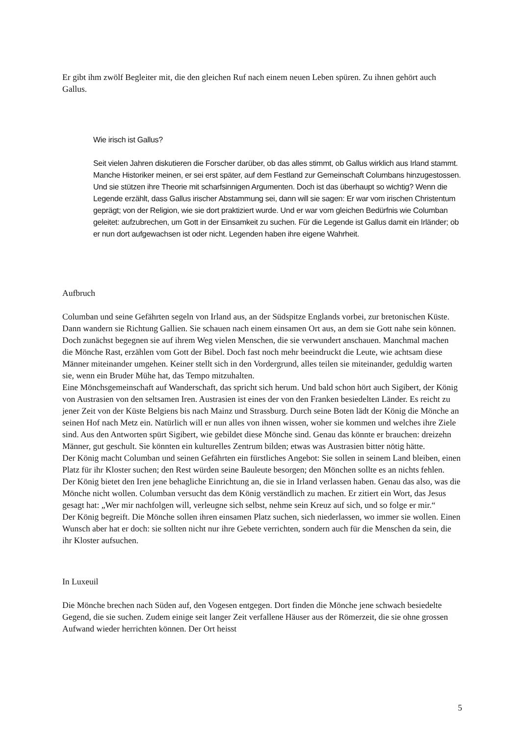Er gibt ihm zwölf Begleiter mit, die den gleichen Ruf nach einem neuen Leben spüren. Zu ihnen gehört auch Gallus.
Wie irisch ist Gallus?
Seit vielen Jahren diskutieren die Forscher darüber, ob das alles stimmt, ob Gallus wirklich aus Irland stammt. Manche Historiker meinen, er sei erst später, auf dem Festland zur Gemeinschaft Columbans hinzugestossen. Und sie stützen ihre Theorie mit scharfsinnigen Argumenten. Doch ist das überhaupt so wichtig? Wenn die Legende erzählt, dass Gallus irischer Abstammung sei, dann will sie sagen: Er war vom irischen Christentum geprägt; von der Religion, wie sie dort praktiziert wurde. Und er war vom gleichen Bedürfnis wie Columban geleitet: aufzubrechen, um Gott in der Einsamkeit zu suchen. Für die Legende ist Gallus damit ein Irländer; ob er nun dort aufgewachsen ist oder nicht. Legenden haben ihre eigene Wahrheit.
Aufbruch
Columban und seine Gefährten segeln von Irland aus, an der Südspitze Englands vorbei, zur bretonischen Küste. Dann wandern sie Richtung Gallien. Sie schauen nach einem einsamen Ort aus, an dem sie Gott nahe sein können. Doch zunächst begegnen sie auf ihrem Weg vielen Menschen, die sie verwundert anschauen. Manchmal machen die Mönche Rast, erzählen vom Gott der Bibel. Doch fast noch mehr beeindruckt die Leute, wie achtsam diese Männer miteinander umgehen. Keiner stellt sich in den Vordergrund, alles teilen sie miteinander, geduldig warten sie, wenn ein Bruder Mühe hat, das Tempo mitzuhalten.
Eine Mönchsgemeinschaft auf Wanderschaft, das spricht sich herum. Und bald schon hört auch Sigibert, der König von Austrasien von den seltsamen Iren. Austrasien ist eines der von den Franken besiedelten Länder. Es reicht zu jener Zeit von der Küste Belgiens bis nach Mainz und Strassburg. Durch seine Boten lädt der König die Mönche an seinen Hof nach Metz ein. Natürlich will er nun alles von ihnen wissen, woher sie kommen und welches ihre Ziele sind. Aus den Antworten spürt Sigibert, wie gebildet diese Mönche sind. Genau das könnte er brauchen: dreizehn Männer, gut geschult. Sie könnten ein kulturelles Zentrum bilden; etwas was Austrasien bitter nötig hätte.
Der König macht Columban und seinen Gefährten ein fürstliches Angebot: Sie sollen in seinem Land bleiben, einen Platz für ihr Kloster suchen; den Rest würden seine Bauleute besorgen; den Mönchen sollte es an nichts fehlen.
Der König bietet den Iren jene behagliche Einrichtung an, die sie in Irland verlassen haben. Genau das also, was die Mönche nicht wollen. Columban versucht das dem König verständlich zu machen. Er zitiert ein Wort, das Jesus gesagt hat: „Wer mir nachfolgen will, verleugne sich selbst, nehme sein Kreuz auf sich, und so folge er mir.“
Der König begreift. Die Mönche sollen ihren einsamen Platz suchen, sich niederlassen, wo immer sie wollen. Einen Wunsch aber hat er doch: sie sollten nicht nur ihre Gebete verrichten, sondern auch für die Menschen da sein, die ihr Kloster aufsuchen.
In Luxeuil
Die Mönche brechen nach Süden auf, den Vogesen entgegen. Dort finden die Mönche jene schwach besiedelte Gegend, die sie suchen. Zudem einige seit langer Zeit verfallene Häuser aus der Römerzeit, die sie ohne grossen Aufwand wieder herrichten können. Der Ort heisst
5